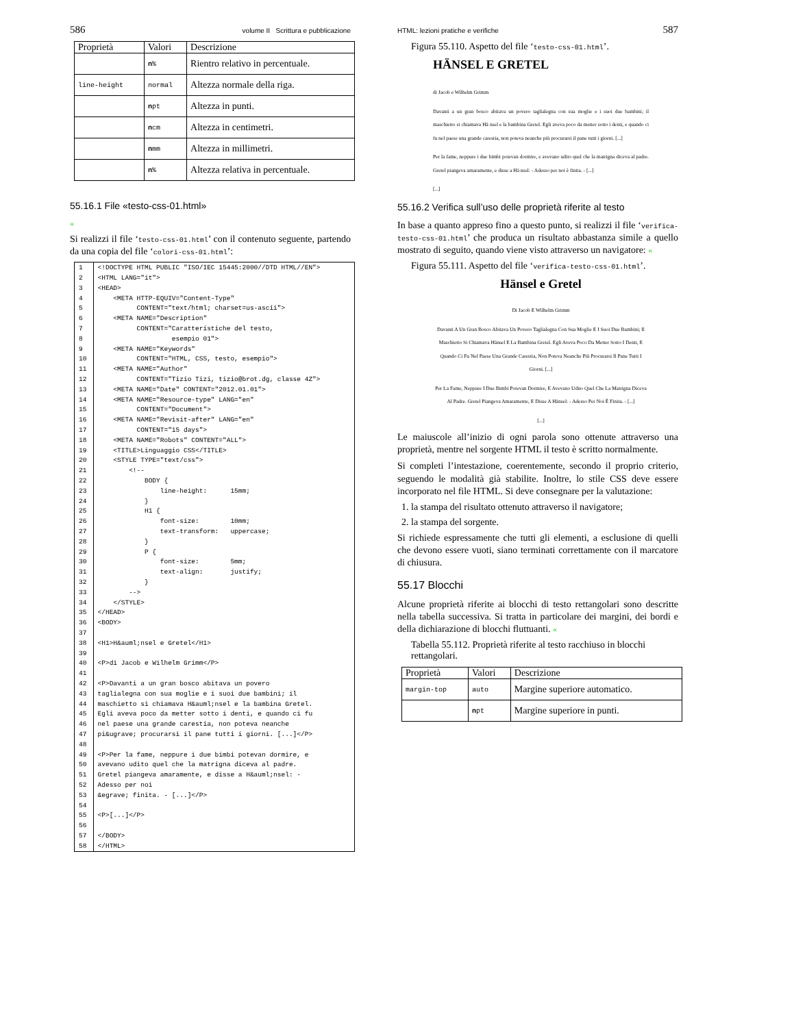586 volume II Scrittura e pubblicazione
| Proprietà | Valori | Descrizione |
| --- | --- | --- |
| | n % | Rientro relativo in percentuale. |
| line-height | normal | Altezza normale della riga. |
| | n pt | Altezza in punti. |
| | n cm | Altezza in centimetri. |
| | n mm | Altezza in millimetri. |
| | n % | Altezza relativa in percentuale. |
55.16.1 File «testo-css-01.html»
«
Si realizzi il file ‘testo-css-01.html’ con il contenuto seguente, partendo da una copia del file ‘colori-css-01.html’:
| 1 | <!DOCTYPE HTML PUBLIC "ISO/IEC 15445:2000//DTD HTML//EN"> |
| 2 | <HTML LANG="it"> |
| 3 | <HEAD> |
| 4 | <META HTTP-EQUIV="Content-Type" |
| 5 | CONTENT="text/html; charset=us-ascii"> |
| 6 | <META NAME="Description" |
| 7 | CONTENT="Caratteristiche del testo, |
| 8 | esempio 01"> |
| 9 | <META NAME="Keywords" |
| 10 | CONTENT="HTML, CSS, testo, esempio"> |
| 11 | <META NAME="Author" |
| 12 | CONTENT="Tizio Tizi, tizio@brot.dg, classe 4Z"> |
| 13 | <META NAME="Date" CONTENT="2012.01.01"> |
| 14 | <META NAME="Resource-type" LANG="en" |
| 15 | CONTENT="Document"> |
| 16 | <META NAME="Revisit-after" LANG="en" |
| 17 | CONTENT="15 days"> |
| 18 | <META NAME="Robots" CONTENT="ALL"> |
| 19 | <TITLE>Linguaggio CSS</TITLE> |
| 20 | <STYLE TYPE="text/css"> |
| 21 | <!-- |
| 22 | BODY { |
| 23 | line-height: 15mm; |
| 24 | } |
| 25 | H1 { |
| 26 | font-size: 10mm; |
| 27 | text-transform: uppercase; |
| 28 | } |
| 29 | P { |
| 30 | font-size: 5mm; |
| 31 | text-align: justify; |
| 32 | } |
| 33 | --> |
| 34 | </STYLE> |
| 35 | </HEAD> |
| 36 | <BODY> |
| 37 | |
| 38 | <H1>H&auml;nsel e Gretel</H1> |
| 39 | |
| 40 | <P>di Jacob e Wilhelm Grimm</P> |
| 41 | |
| 42 | <P>Davanti a un gran bosco abitava un povero |
| 43 | taglialegna con sua moglie e i suoi due bambini; il |
| 44 | maschietto si chiamava H&auml;nsel e la bambina Gretel. |
| 45 | Egli aveva poco da metter sotto i denti, e quando ci fu |
| 46 | nel paese una grande carestia, non poteva neanche |
| 47 | pi&ugrave; procurarsi il pane tutti i giorni. [...]</P> |
| 48 | |
| 49 | <P>Per la fame, neppure i due bimbi potevan dormire, e |
| 50 | avevano udito quel che la matrigna diceva al padre. |
| 51 | Gretel piangeva amaramente, e disse a H&auml;nsel: - |
| 52 | Adesso per noi |
| 53 | &egrave; finita. - [...]</P> |
| 54 | |
| 55 | <P>[...]</P> |
| 56 | |
| 57 | </BODY> |
| 58 | </HTML> |
HTML: lezioni pratiche e verifiche 587
Figura 55.110. Aspetto del file ‘testo-css-01.html’.
HÄNSEL E GRETEL
di Jacob e Wilhelm Grimm
Davanti a un gran bosco abitava un povero taglialegna con sua moglie e i suoi due bambini; il maschietto si chiamava Hä nsel e la bambina Gretel. Egli aveva poco da metter sotto i denti, e quando ci fu nel paese una grande carestia, non poteva neanche più procurarsi il pane tutti i giorni. [...]
Per la fame, neppure i due bimbi potevan dormire, e avevano udito quel che la matrigna diceva al padre. Gretel piangeva amaramente, e disse a Hä nsel: - Adesso per noi è finita. - [...]
[...]
55.16.2 Verifica sull’uso delle proprietà riferite al testo
In base a quanto appreso fino a questo punto, si realizzi il file ‘verifica-testo-css-01.html’ che produca un risultato abbastanza simile a quello mostrato di seguito, quando viene visto attraverso un navigatore: «
Figura 55.111. Aspetto del file ‘verifica-testo-css-01.html’.
Hänsel e Gretel
Di Jacob E Wilhelm Grimm
Davanti A Un Gran Bosco Abitava Un Povero Taglialegna Con Sua Moglie E I Suoi Due Bambini; Il Maschietto Si Chiamava Hänsel E La Bambina Gretel. Egli Aveva Poco Da Metter Sotto I Denti, E Quando Ci Fu Nel Paese Una Grande Carestia, Non Poteva Neanche Più Procurarsi Il Pane Tutti I Giorni. [...]
Per La Fame, Neppure I Due Bimbi Potevan Dormire, E Avevano Udito Quel Che La Matrigna Diceva Al Padre. Gretel Piangeva Amaramente, E Disse A Hänsel: - Adesso Per Noi È Finita. - [...]
[...]
Le maiuscole all’inizio di ogni parola sono ottenute attraverso una proprietà, mentre nel sorgente HTML il testo è scritto normalmente.
Si completi l’intestazione, coerentemente, secondo il proprio criterio, seguendo le modalità già stabilite. Inoltre, lo stile CSS deve essere incorporato nel file HTML. Si deve consegnare per la valutazione:
1. la stampa del risultato ottenuto attraverso il navigatore;
2. la stampa del sorgente.
Si richiede espressamente che tutti gli elementi, a esclusione di quelli che devono essere vuoti, siano terminati correttamente con il marcatore di chiusura.
55.17 Blocchi
Alcune proprietà riferite ai blocchi di testo rettangolari sono descritte nella tabella successiva. Si tratta in particolare dei margini, dei bordi e della dichiarazione di blocchi fluttuanti. «
Tabella 55.112. Proprietà riferite al testo racchiuso in blocchi rettangolari.
| Proprietà | Valori | Descrizione |
| --- | --- | --- |
| margin-top | auto | Margine superiore automatico. |
| | n pt | Margine superiore in punti. |